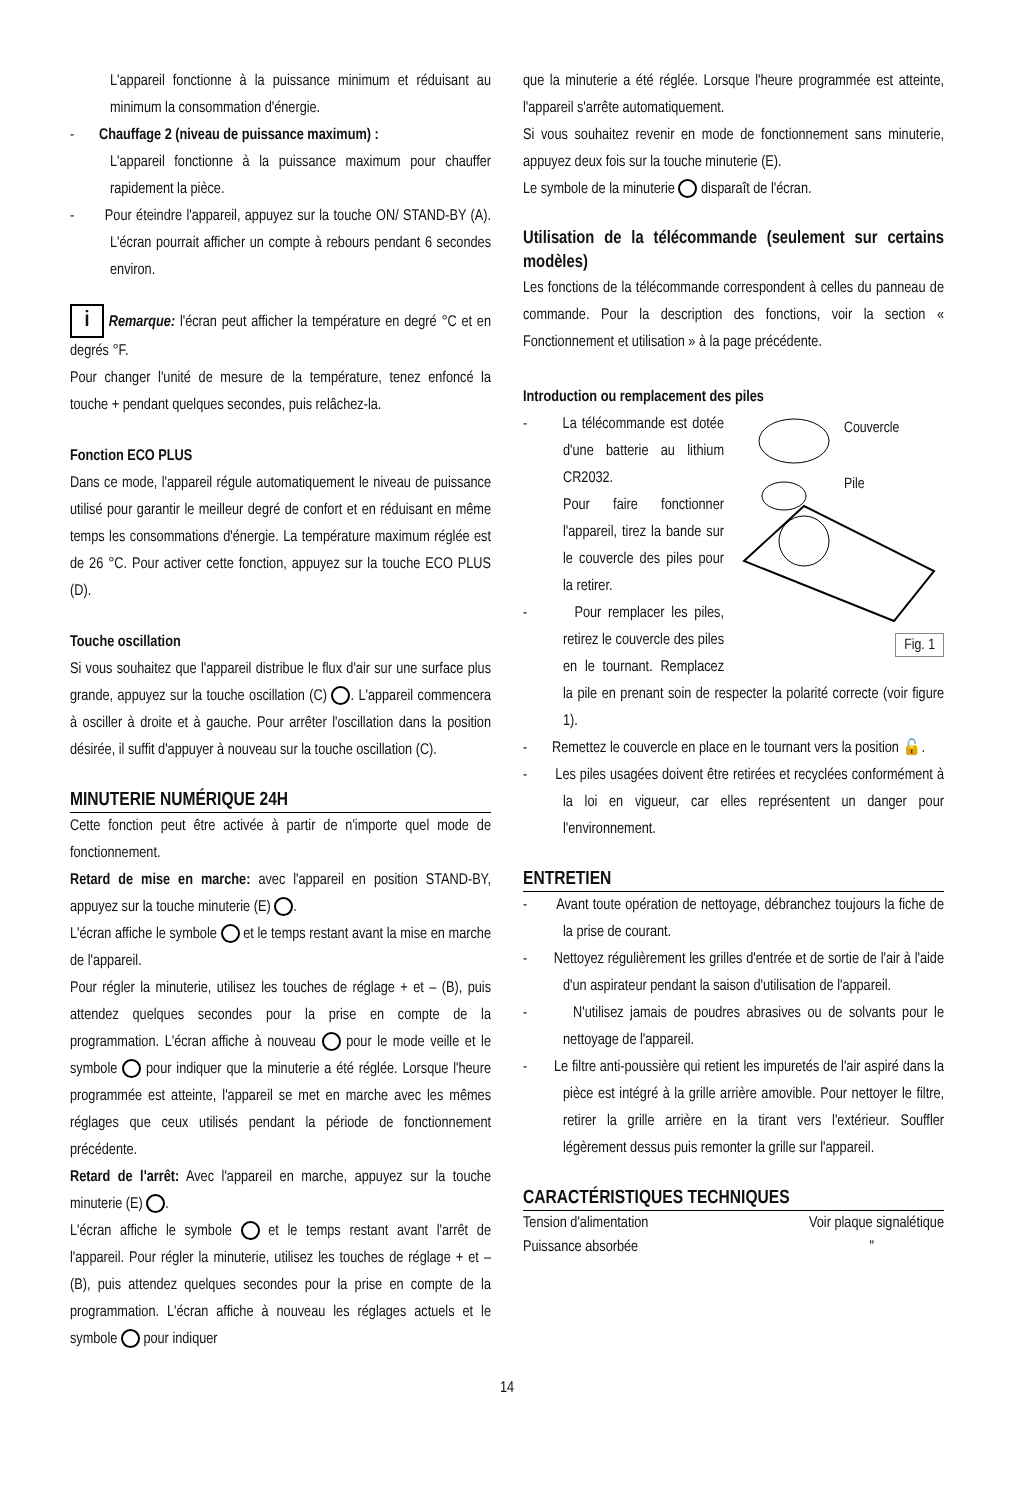L'appareil fonctionne à la puissance minimum et réduisant au minimum la consommation d'énergie.
- Chauffage 2 (niveau de puissance maximum) :
L'appareil fonctionne à la puissance maximum pour chauffer rapidement la pièce.
- Pour éteindre l'appareil, appuyez sur la touche ON/ STAND-BY (A). L'écran pourrait afficher un compte à rebours pendant 6 secondes environ.
i Remarque: l'écran peut afficher la température en degré °C et en degrés °F.
Pour changer l'unité de mesure de la température, tenez enfoncé la touche + pendant quelques secondes, puis relâchez-la.
Fonction ECO PLUS
Dans ce mode, l'appareil régule automatiquement le niveau de puissance utilisé pour garantir le meilleur degré de confort et en réduisant en même temps les consommations d'énergie. La température maximum réglée est de 26 °C. Pour activer cette fonction, appuyez sur la touche ECO PLUS (D).
Touche oscillation
Si vous souhaitez que l'appareil distribue le flux d'air sur une surface plus grande, appuyez sur la touche oscillation (C) . L'appareil commencera à osciller à droite et à gauche. Pour arrêter l'oscillation dans la position désirée, il suffit d'appuyer à nouveau sur la touche oscillation (C).
MINUTERIE NUMÉRIQUE 24H
Cette fonction peut être activée à partir de n'importe quel mode de fonctionnement.
Retard de mise en marche: avec l'appareil en position STAND-BY, appuyez sur la touche minuterie (E) .
L'écran affiche le symbole et le temps restant avant la mise en marche de l'appareil.
Pour régler la minuterie, utilisez les touches de réglage + et – (B), puis attendez quelques secondes pour la prise en compte de la programmation. L'écran affiche à nouveau pour le mode veille et le symbole pour indiquer que la minuterie a été réglée. Lorsque l'heure programmée est atteinte, l'appareil se met en marche avec les mêmes réglages que ceux utilisés pendant la période de fonctionnement précédente.
Retard de l'arrêt: Avec l'appareil en marche, appuyez sur la touche minuterie (E) .
L'écran affiche le symbole et le temps restant avant l'arrêt de l'appareil. Pour régler la minuterie, utilisez les touches de réglage + et – (B), puis attendez quelques secondes pour la prise en compte de la programmation. L'écran affiche à nouveau les réglages actuels et le symbole pour indiquer
que la minuterie a été réglée. Lorsque l'heure programmée est atteinte, l'appareil s'arrête automatiquement.
Si vous souhaitez revenir en mode de fonctionnement sans minuterie, appuyez deux fois sur la touche minuterie (E).
Le symbole de la minuterie disparaît de l'écran.
Utilisation de la télécommande (seulement sur certains modèles)
Les fonctions de la télécommande correspondent à celles du panneau de commande. Pour la description des fonctions, voir la section « Fonctionnement et utilisation » à la page précédente.
Introduction ou remplacement des piles
Couvercle
Pile
Fig. 1
- La télécommande est dotée d'une batterie au lithium CR2032.
Pour faire fonctionner l'appareil, tirez la bande sur le couvercle des piles pour la retirer.
- Pour remplacer les piles, retirez le couvercle des piles en le tournant. Remplacez la pile en prenant soin de respecter la polarité correcte (voir figure 1).
- Remettez le couvercle en place en le tournant vers la position 🔓.
- Les piles usagées doivent être retirées et recyclées conformément à la loi en vigueur, car elles représentent un danger pour l'environnement.
ENTRETIEN
- Avant toute opération de nettoyage, débranchez toujours la fiche de la prise de courant.
- Nettoyez régulièrement les grilles d'entrée et de sortie de l'air à l'aide d'un aspirateur pendant la saison d'utilisation de l'appareil.
- N'utilisez jamais de poudres abrasives ou de solvants pour le nettoyage de l'appareil.
- Le filtre anti-poussière qui retient les impuretés de l'air aspiré dans la pièce est intégré à la grille arrière amovible. Pour nettoyer le filtre, retirer la grille arrière en la tirant vers l'extérieur. Souffler légèrement dessus puis remonter la grille sur l'appareil.
CARACTÉRISTIQUES TECHNIQUES
| Tension d'alimentation | Voir plaque signalétique |
| Puissance absorbée | " |
14